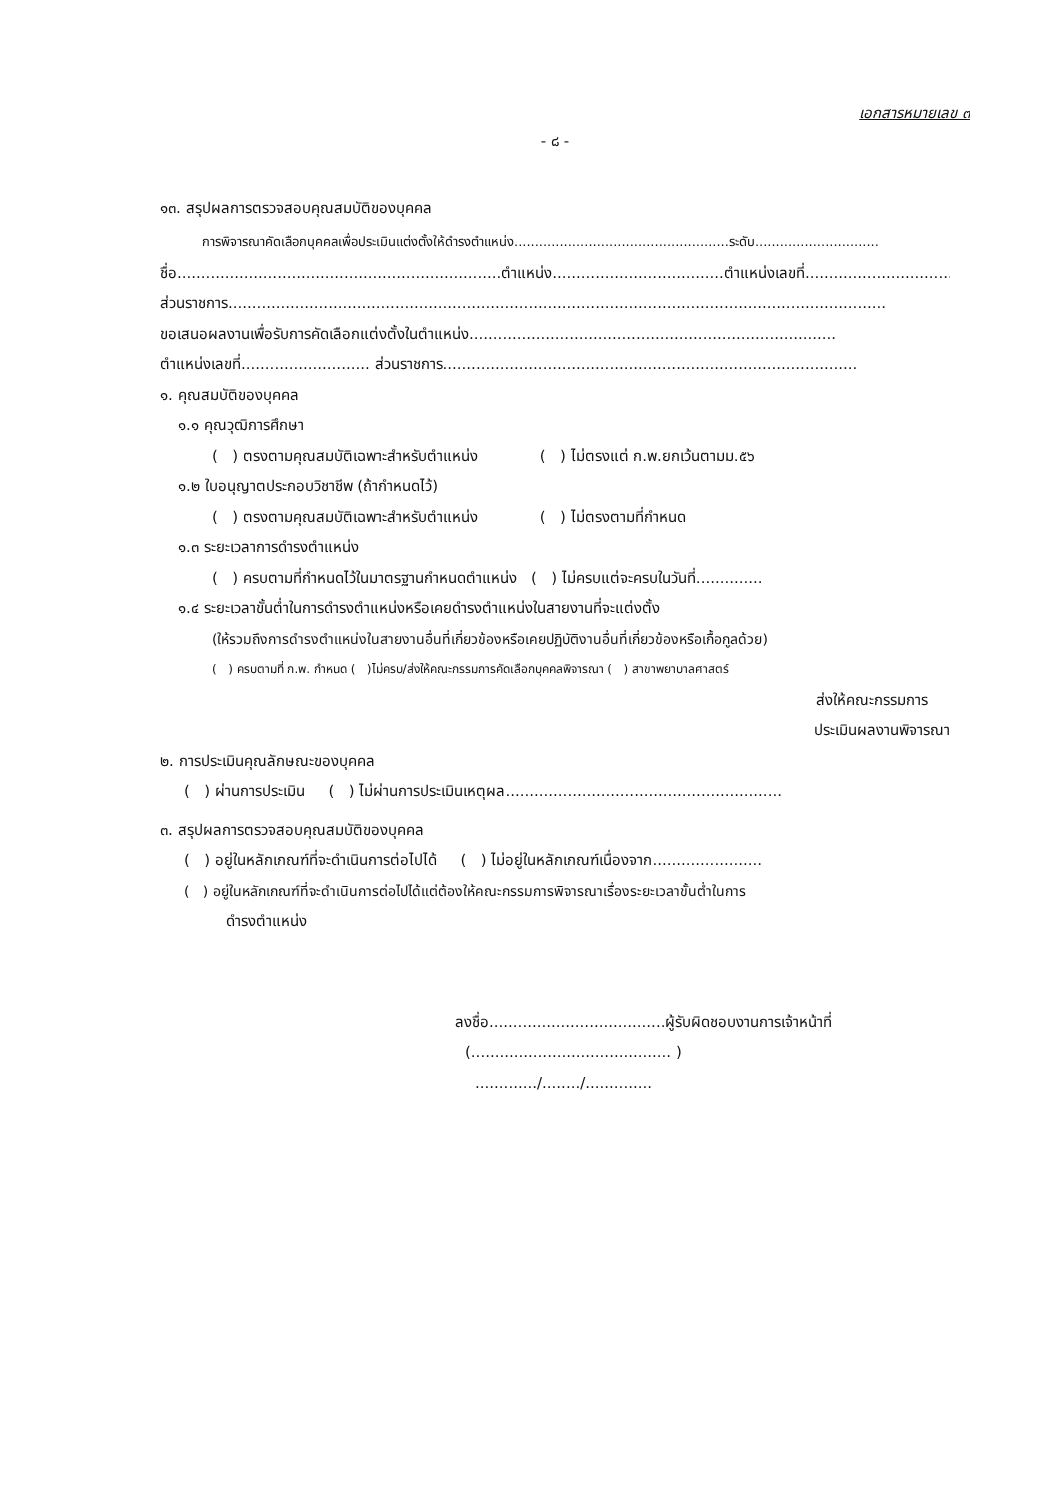เอกสารหมายเลข ๓
- ๘ -
๑๓. สรุปผลการตรวจสอบคุณสมบัติของบุคคล
การพิจารณาคัดเลือกบุคคลเพื่อประเมินแต่งตั้งให้ดำรงตำแหน่ง....................................................ระดับ..............................
ชื่อ....................................................................ตำแหน่ง....................................ตำแหน่งเลขที่.................................
ส่วนราชการ..........................................................................................................................................
ขอเสนอผลงานเพื่อรับการคัดเลือกแต่งตั้งในตำแหน่ง.............................................................................
ตำแหน่งเลขที่........................... ส่วนราชการ.......................................................................................
๑. คุณสมบัติของบุคคล
๑.๑ คุณวุฒิการศึกษา
( ) ตรงตามคุณสมบัติเฉพาะสำหรับตำแหน่ง ( ) ไม่ตรงแต่ ก.พ.ยกเว้นตามม.๕๖
๑.๒ ใบอนุญาตประกอบวิชาชีพ (ถ้ากำหนดไว้)
( ) ตรงตามคุณสมบัติเฉพาะสำหรับตำแหน่ง ( ) ไม่ตรงตามที่กำหนด
๑.๓ ระยะเวลาการดำรงตำแหน่ง
( ) ครบตามที่กำหนดไว้ในมาตรฐานกำหนดตำแหน่ง ( ) ไม่ครบแต่จะครบในวันที่..............
๑.๔ ระยะเวลาขั้นต่ำในการดำรงตำแหน่งหรือเคยดำรงตำแหน่งในสายงานที่จะแต่งตั้ง
(ให้รวมถึงการดำรงตำแหน่งในสายงานอื่นที่เกี่ยวข้องหรือเคยปฏิบัติงานอื่นที่เกี่ยวข้องหรือเกื้อกูลด้วย)
( ) ครบตามที่ ก.พ. กำหนด ( )ไม่ครบ/ส่งให้คณะกรรมการคัดเลือกบุคคลพิจารณา ( ) สาขาพยาบาลศาสตร์
ส่งให้คณะกรรมการ
ประเมินผลงานพิจารณา
๒. การประเมินคุณลักษณะของบุคคล
( ) ผ่านการประเมิน ( ) ไม่ผ่านการประเมินเหตุผล..........................................................
๓. สรุปผลการตรวจสอบคุณสมบัติของบุคคล
( ) อยู่ในหลักเกณฑ์ที่จะดำเนินการต่อไปได้ ( ) ไม่อยู่ในหลักเกณฑ์เนื่องจาก.......................
( ) อยู่ในหลักเกณฑ์ที่จะดำเนินการต่อไปได้แต่ต้องให้คณะกรรมการพิจารณาเรื่องระยะเวลาขั้นต่ำในการ
ดำรงตำแหน่ง
ลงชื่อ.....................................ผู้รับผิดชอบงานการเจ้าหน้าที่
(.......................................... )
............./......../..............